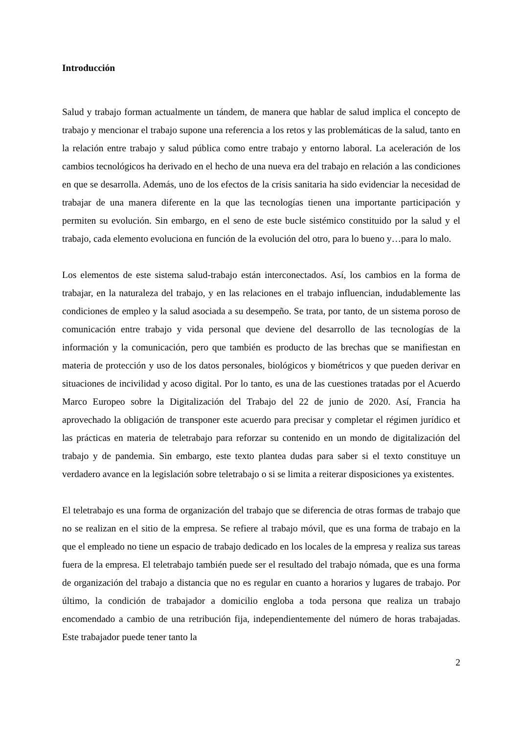Introducción
Salud y trabajo forman actualmente un tándem, de manera que hablar de salud implica el concepto de trabajo y mencionar el trabajo supone una referencia a los retos y las problemáticas de la salud, tanto en la relación entre trabajo y salud pública como entre trabajo y entorno laboral. La aceleración de los cambios tecnológicos ha derivado en el hecho de una nueva era del trabajo en relación a las condiciones en que se desarrolla. Además, uno de los efectos de la crisis sanitaria ha sido evidenciar la necesidad de trabajar de una manera diferente en la que las tecnologías tienen una importante participación y permiten su evolución. Sin embargo, en el seno de este bucle sistémico constituido por la salud y el trabajo, cada elemento evoluciona en función de la evolución del otro, para lo bueno y…para lo malo.
Los elementos de este sistema salud-trabajo están interconectados. Así, los cambios en la forma de trabajar, en la naturaleza del trabajo, y en las relaciones en el trabajo influencian, indudablemente las condiciones de empleo y la salud asociada a su desempeño. Se trata, por tanto, de un sistema poroso de comunicación entre trabajo y vida personal que deviene del desarrollo de las tecnologías de la información y la comunicación, pero que también es producto de las brechas que se manifiestan en materia de protección y uso de los datos personales, biológicos y biométricos y que pueden derivar en situaciones de incivilidad y acoso digital. Por lo tanto, es una de las cuestiones tratadas por el Acuerdo Marco Europeo sobre la Digitalización del Trabajo del 22 de junio de 2020. Así, Francia ha aprovechado la obligación de transponer este acuerdo para precisar y completar el régimen jurídico et las prácticas en materia de teletrabajo para reforzar su contenido en un mondo de digitalización del trabajo y de pandemia. Sin embargo, este texto plantea dudas para saber si el texto constituye un verdadero avance en la legislación sobre teletrabajo o si se limita a reiterar disposiciones ya existentes.
El teletrabajo es una forma de organización del trabajo que se diferencia de otras formas de trabajo que no se realizan en el sitio de la empresa. Se refiere al trabajo móvil, que es una forma de trabajo en la que el empleado no tiene un espacio de trabajo dedicado en los locales de la empresa y realiza sus tareas fuera de la empresa. El teletrabajo también puede ser el resultado del trabajo nómada, que es una forma de organización del trabajo a distancia que no es regular en cuanto a horarios y lugares de trabajo. Por último, la condición de trabajador a domicilio engloba a toda persona que realiza un trabajo encomendado a cambio de una retribución fija, independientemente del número de horas trabajadas. Este trabajador puede tener tanto la
2